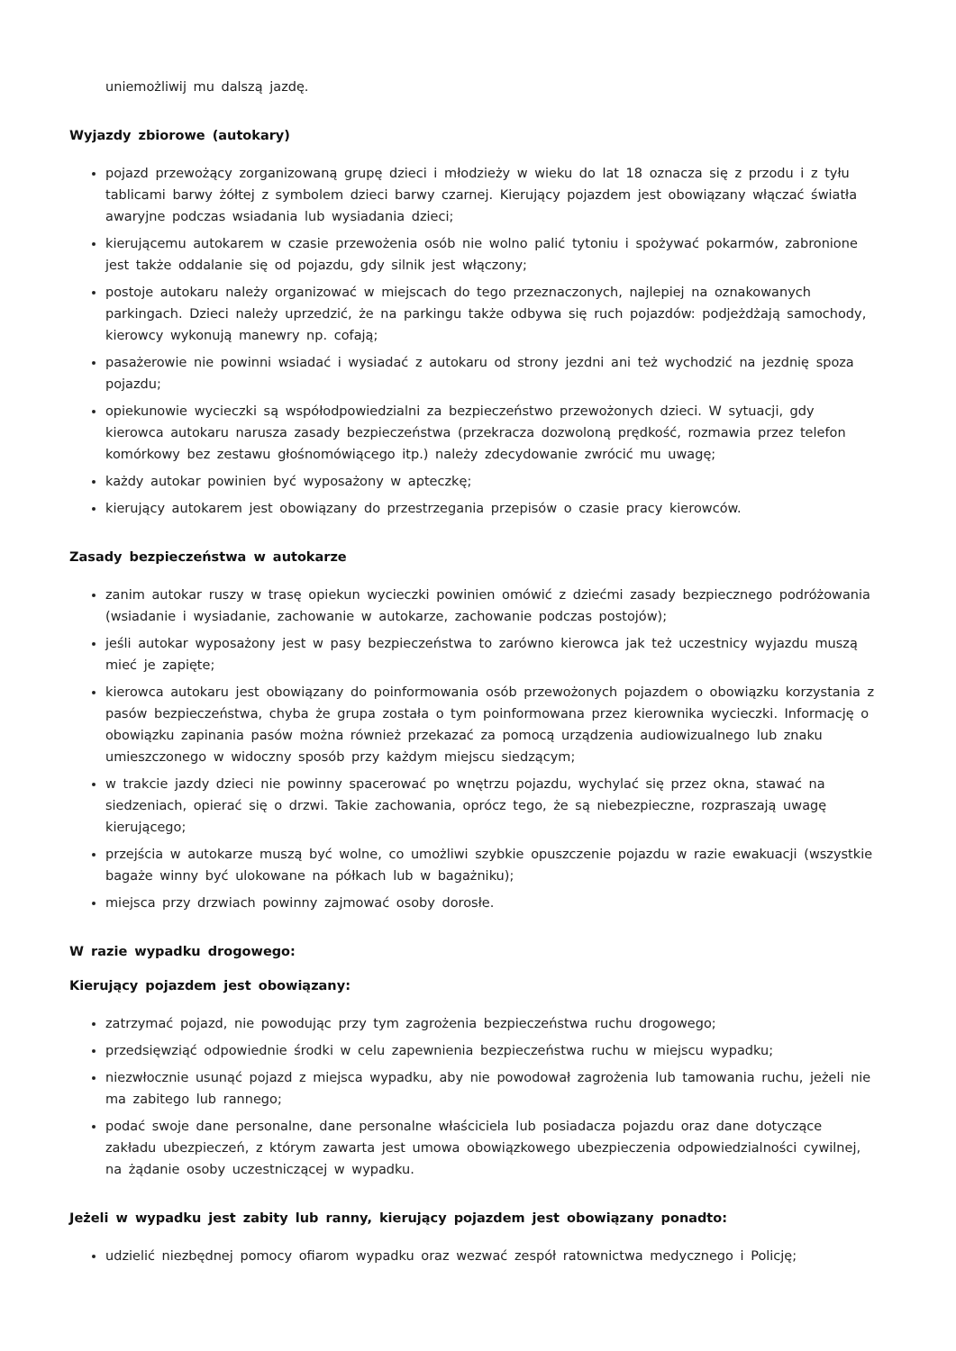uniemożliwij mu dalszą jazdę.
Wyjazdy zbiorowe (autokary)
pojazd przewożący zorganizowaną grupę dzieci i młodzieży w wieku do lat 18 oznacza się z przodu i z tyłu tablicami barwy żółtej z symbolem dzieci barwy czarnej. Kierujący pojazdem jest obowiązany włączać światła awaryjne podczas wsiadania lub wysiadania dzieci;
kierującemu autokarem w czasie przewożenia osób nie wolno palić tytoniu i spożywać pokarmów, zabronione jest także oddalanie się od pojazdu, gdy silnik jest włączony;
postoje autokaru należy organizować w miejscach do tego przeznaczonych, najlepiej na oznakowanych parkingach. Dzieci należy uprzedzić, że na parkingu także odbywa się ruch pojazdów: podjeżdżają samochody, kierowcy wykonują manewry np. cofają;
pasażerowie nie powinni wsiadać i wysiadać z autokaru od strony jezdni ani też wychodzić na jezdnię spoza pojazdu;
opiekunowie wycieczki są współodpowiedzialni za bezpieczeństwo przewożonych dzieci. W sytuacji, gdy kierowca autokaru narusza zasady bezpieczeństwa (przekracza dozwoloną prędkość, rozmawia przez telefon komórkowy bez zestawu głośnomówiącego itp.) należy zdecydowanie zwrócić mu uwagę;
każdy autokar powinien być wyposażony w apteczkę;
kierujący autokarem jest obowiązany do przestrzegania przepisów o czasie pracy kierowców.
Zasady bezpieczeństwa w autokarze
zanim autokar ruszy w trasę opiekun wycieczki powinien omówić z dziećmi zasady bezpiecznego podróżowania (wsiadanie i wysiadanie, zachowanie w autokarze, zachowanie podczas postojów);
jeśli autokar wyposażony jest w pasy bezpieczeństwa to zarówno kierowca jak też uczestnicy wyjazdu muszą mieć je zapięte;
kierowca autokaru jest obowiązany do poinformowania osób przewożonych pojazdem o obowiązku korzystania z pasów bezpieczeństwa, chyba że grupa została o tym poinformowana przez kierownika wycieczki. Informację o obowiązku zapinania pasów można również przekazać za pomocą urządzenia audiowizualnego lub znaku umieszczonego w widoczny sposób przy każdym miejscu siedzącym;
w trakcie jazdy dzieci nie powinny spacerować po wnętrzu pojazdu, wychylać się przez okna, stawać na siedzeniach, opierać się o drzwi. Takie zachowania, oprócz tego, że są niebezpieczne, rozpraszają uwagę kierującego;
przejścia w autokarze muszą być wolne, co umożliwi szybkie opuszczenie pojazdu w razie ewakuacji (wszystkie bagaże winny być ulokowane na półkach lub w bagażniku);
miejsca przy drzwiach powinny zajmować osoby dorosłe.
W razie wypadku drogowego:
Kierujący pojazdem jest obowiązany:
zatrzymać pojazd, nie powodując przy tym zagrożenia bezpieczeństwa ruchu drogowego;
przedsięwziąć odpowiednie środki w celu zapewnienia bezpieczeństwa ruchu w miejscu wypadku;
niezwłocznie usunąć pojazd z miejsca wypadku, aby nie powodował zagrożenia lub tamowania ruchu, jeżeli nie ma zabitego lub rannego;
podać swoje dane personalne, dane personalne właściciela lub posiadacza pojazdu oraz dane dotyczące zakładu ubezpieczeń, z którym zawarta jest umowa obowiązkowego ubezpieczenia odpowiedzialności cywilnej, na żądanie osoby uczestniczącej w wypadku.
Jeżeli w wypadku jest zabity lub ranny, kierujący pojazdem jest obowiązany ponadto:
udzielić niezbędnej pomocy ofiarom wypadku oraz wezwać zespół ratownictwa medycznego i Policję;